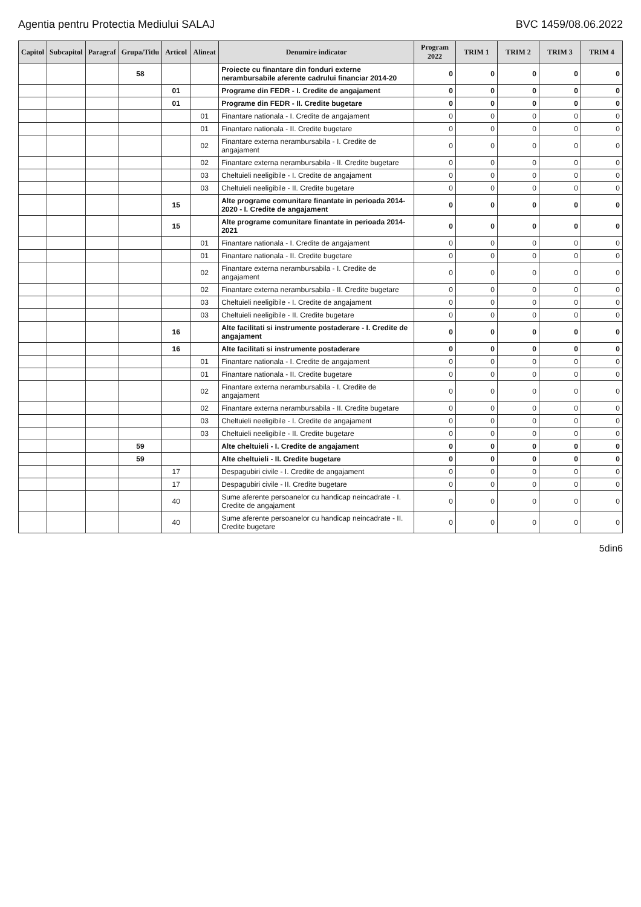Agentia pentru Protectia Mediului SALAJ BVC 1459/08.06.2022
| Capitol | Subcapitol | Paragraf | Grupa/Titlu | Articol | Alineat | Denumire indicator | Program 2022 | TRIM 1 | TRIM 2 | TRIM 3 | TRIM 4 |
| --- | --- | --- | --- | --- | --- | --- | --- | --- | --- | --- | --- |
| | | | 58 | | | Proiecte cu finantare din fonduri externe nerambursabile aferente cadrului financiar 2014-20 | 0 | 0 | 0 | 0 | 0 |
| | | | | 01 | | Programe din FEDR - I. Credite de angajament | 0 | 0 | 0 | 0 | 0 |
| | | | | 01 | | Programe din FEDR - II. Credite bugetare | 0 | 0 | 0 | 0 | 0 |
| | | | | | 01 | Finantare nationala - I. Credite de angajament | 0 | 0 | 0 | 0 | 0 |
| | | | | | 01 | Finantare nationala - II. Credite bugetare | 0 | 0 | 0 | 0 | 0 |
| | | | | | 02 | Finantare externa nerambursabila - I. Credite de angajament | 0 | 0 | 0 | 0 | 0 |
| | | | | | 02 | Finantare externa nerambursabila - II. Credite bugetare | 0 | 0 | 0 | 0 | 0 |
| | | | | | 03 | Cheltuieli neeligibile - I. Credite de angajament | 0 | 0 | 0 | 0 | 0 |
| | | | | | 03 | Cheltuieli neeligibile - II. Credite bugetare | 0 | 0 | 0 | 0 | 0 |
| | | | | 15 | | Alte programe comunitare finantate in perioada 2014-2020 - I. Credite de angajament | 0 | 0 | 0 | 0 | 0 |
| | | | | 15 | | Alte programe comunitare finantate in perioada 2014-2021 | 0 | 0 | 0 | 0 | 0 |
| | | | | | 01 | Finantare nationala - I. Credite de angajament | 0 | 0 | 0 | 0 | 0 |
| | | | | | 01 | Finantare nationala - II. Credite bugetare | 0 | 0 | 0 | 0 | 0 |
| | | | | | 02 | Finantare externa nerambursabila - I. Credite de angajament | 0 | 0 | 0 | 0 | 0 |
| | | | | | 02 | Finantare externa nerambursabila - II. Credite bugetare | 0 | 0 | 0 | 0 | 0 |
| | | | | | 03 | Cheltuieli neeligibile - I. Credite de angajament | 0 | 0 | 0 | 0 | 0 |
| | | | | | 03 | Cheltuieli neeligibile - II. Credite bugetare | 0 | 0 | 0 | 0 | 0 |
| | | | | 16 | | Alte facilitati si instrumente postaderare - I. Credite de angajament | 0 | 0 | 0 | 0 | 0 |
| | | | | 16 | | Alte facilitati si instrumente postaderare | 0 | 0 | 0 | 0 | 0 |
| | | | | | 01 | Finantare nationala - I. Credite de angajament | 0 | 0 | 0 | 0 | 0 |
| | | | | | 01 | Finantare nationala - II. Credite bugetare | 0 | 0 | 0 | 0 | 0 |
| | | | | | 02 | Finantare externa nerambursabila - I. Credite de angajament | 0 | 0 | 0 | 0 | 0 |
| | | | | | 02 | Finantare externa nerambursabila - II. Credite bugetare | 0 | 0 | 0 | 0 | 0 |
| | | | | | 03 | Cheltuieli neeligibile - I. Credite de angajament | 0 | 0 | 0 | 0 | 0 |
| | | | | | 03 | Cheltuieli neeligibile - II. Credite bugetare | 0 | 0 | 0 | 0 | 0 |
| | | | 59 | | | Alte cheltuieli - I. Credite de angajament | 0 | 0 | 0 | 0 | 0 |
| | | | 59 | | | Alte cheltuieli - II. Credite bugetare | 0 | 0 | 0 | 0 | 0 |
| | | | | 17 | | Despagubiri civile - I. Credite de angajament | 0 | 0 | 0 | 0 | 0 |
| | | | | 17 | | Despagubiri civile - II. Credite bugetare | 0 | 0 | 0 | 0 | 0 |
| | | | | 40 | | Sume aferente persoanelor cu handicap neincadrate - I. Credite de angajament | 0 | 0 | 0 | 0 | 0 |
| | | | | 40 | | Sume aferente persoanelor cu handicap neincadrate - II. Credite bugetare | 0 | 0 | 0 | 0 | 0 |
5din6